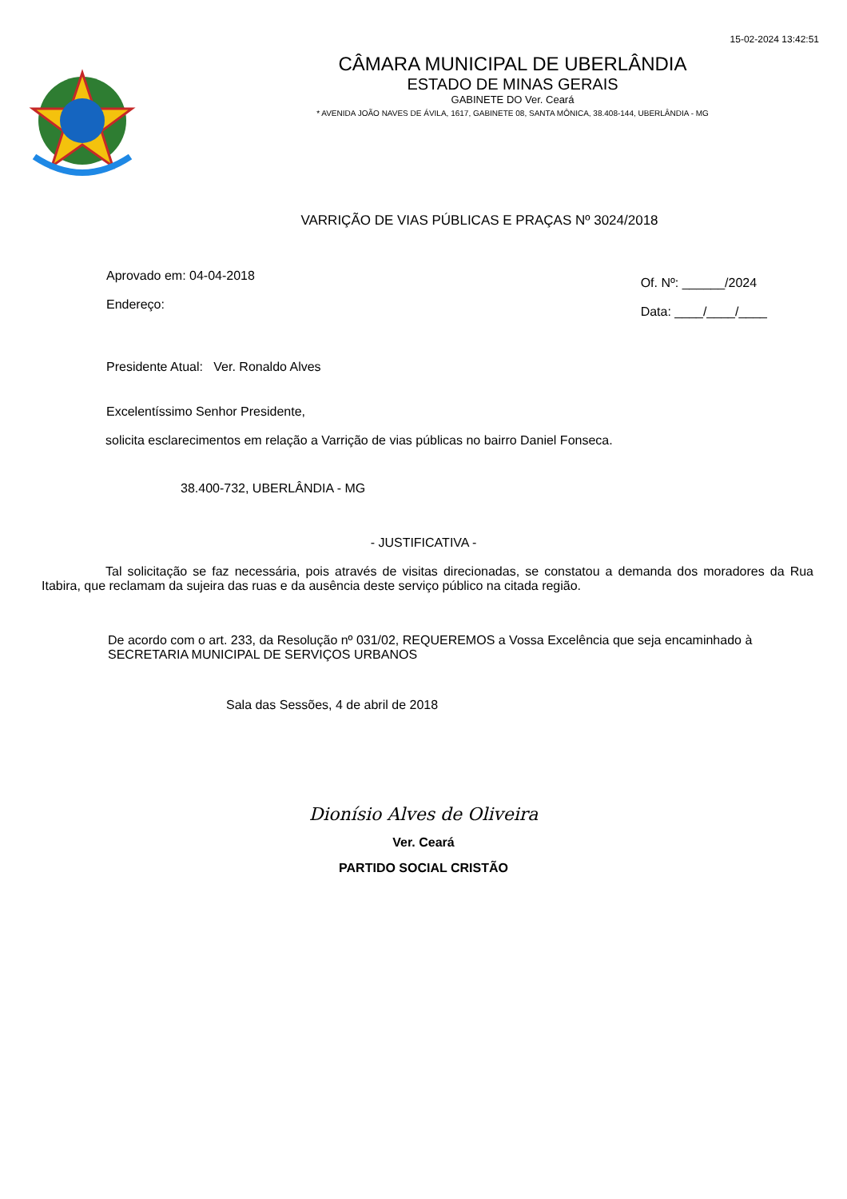15-02-2024 13:42:51
CÂMARA MUNICIPAL DE UBERLÂNDIA
ESTADO DE MINAS GERAIS
GABINETE DO Ver. Ceará
* AVENIDA JOÃO NAVES DE ÁVILA, 1617, GABINETE 08, SANTA MÔNICA, 38.408-144, UBERLÂNDIA - MG
VARRIÇÃO DE VIAS PÚBLICAS E PRAÇAS Nº 3024/2018
Aprovado em: 04-04-2018
Endereço:
Of. Nº: ______/2024
Data: ____/____/____
Presidente Atual: Ver. Ronaldo Alves
Excelentíssimo Senhor Presidente,
solicita esclarecimentos em relação a Varrição de vias públicas no bairro Daniel Fonseca.
38.400-732, UBERLÂNDIA - MG
- JUSTIFICATIVA -
Tal solicitação se faz necessária, pois através de visitas direcionadas, se constatou a demanda dos moradores da Rua Itabira, que reclamam da sujeira das ruas e da ausência deste serviço público na citada região.
De acordo com o art. 233, da Resolução nº 031/02, REQUEREMOS a Vossa Excelência que seja encaminhado à SECRETARIA MUNICIPAL DE SERVIÇOS URBANOS
Sala das Sessões, 4 de abril de 2018
Dionísio Alves de Oliveira
Ver. Ceará
PARTIDO SOCIAL CRISTÃO